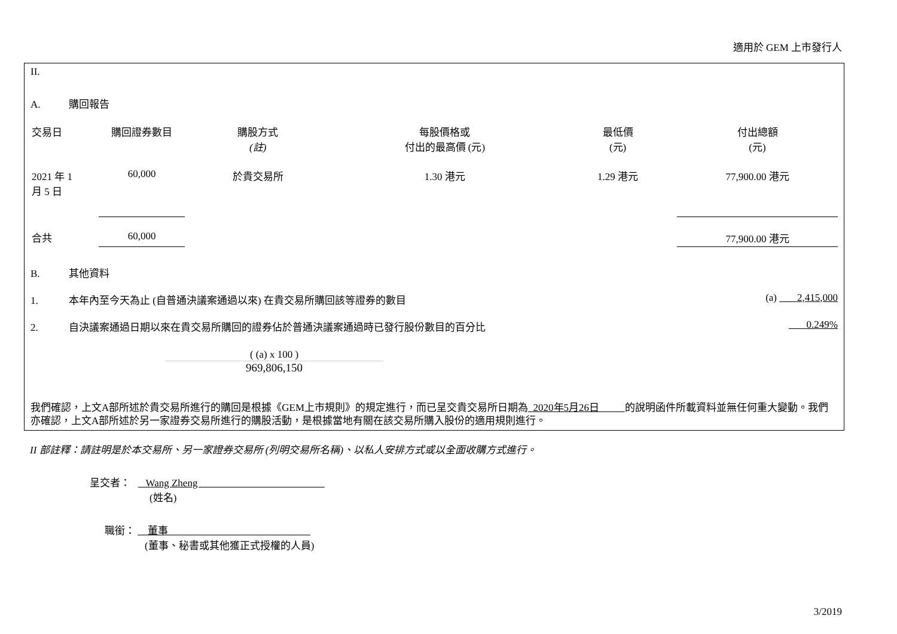適用於 GEM 上市發行人
II.
A. 購回報告
| 交易日 | 購回證券數目 | 購股方式 (註) | 每股價格或 付出的最高價 (元) | 最低價 (元) | 付出總額 (元) |
| --- | --- | --- | --- | --- | --- |
| 2021 年 1 月 5 日 | 60,000 | 於貴交易所 | 1.30 港元 | 1.29 港元 | 77,900.00 港元 |
| 合共 | 60,000 | | | | 77,900.00 港元 |
B. 其他資料
1. 本年內至今天為止 (自普通決議案通過以來) 在貴交易所購回該等證券的數目
(a) 2,415,000
2. 自決議案通過日期以來在貴交易所購回的證券佔於普通決議案通過時已發行股份數目的百分比 0.249%
( (a) x 100 )
969,806,150
我們確認，上文A部所述於貴交易所進行的購回是根據《GEM上市規則》的規定進行，而已呈交貴交易所日期為 2020年5月26日 的說明函件所載資料並無任何重大變動。我們亦確認，上文A部所述於另一家證券交易所進行的購股活動，是根據當地有關在該交易所購入股份的適用規則進行。
II 部註釋：請註明是於本交易所、另一家證券交易所 (列明交易所名稱)、以私人安排方式或以全面收購方式進行。
呈交者： Wang Zheng
(姓名)
職銜： 董事
(董事、秘書或其他獲正式授權的人員)
3/2019